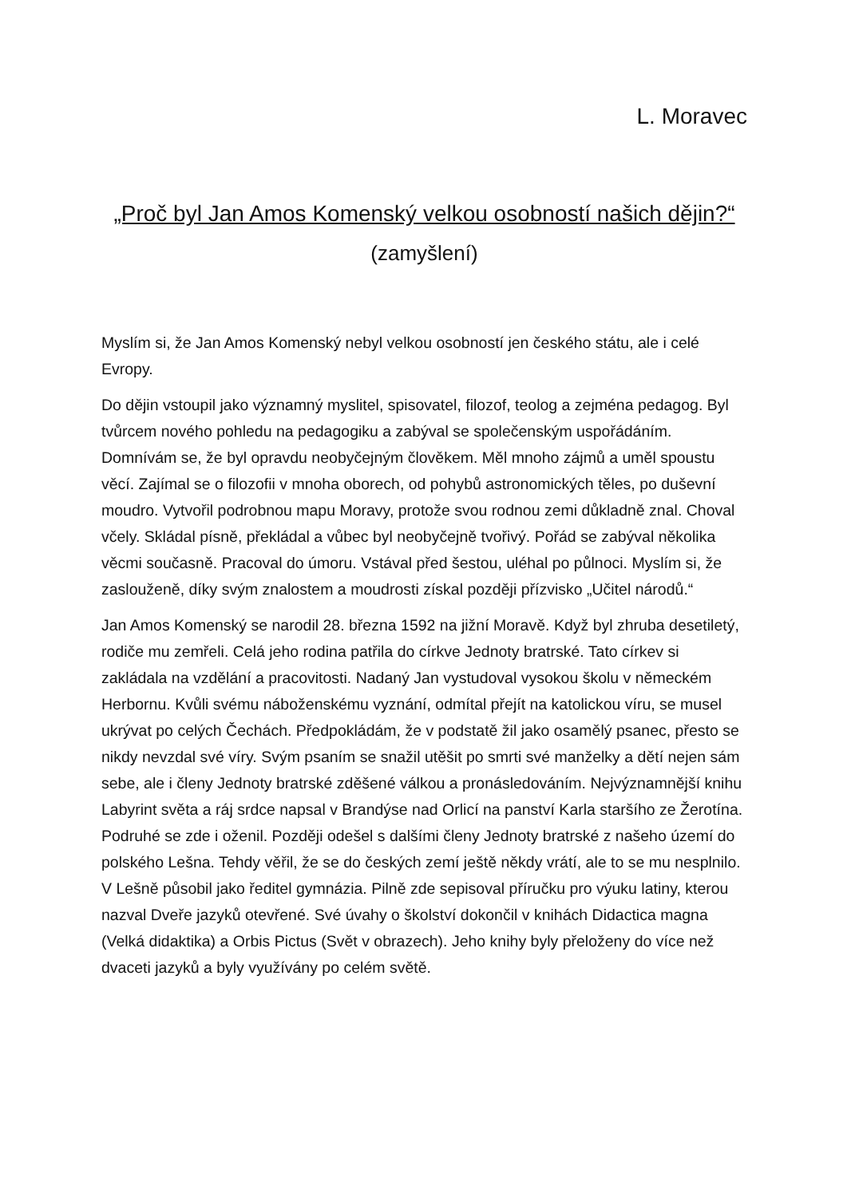L. Moravec
„Proč byl Jan Amos Komenský velkou osobností našich dějin?“
(zamyšlení)
Myslím si, že Jan Amos Komenský nebyl velkou osobností jen českého státu, ale i celé Evropy.
Do dějin vstoupil jako významný myslitel, spisovatel, filozof, teolog a zejména pedagog. Byl tvůrcem nového pohledu na pedagogiku a zabýval se společenským uspořádáním. Domnívám se, že byl opravdu neobyčejným člověkem. Měl mnoho zájmů a uměl spoustu věcí. Zajímal se o filozofii v mnoha oborech, od pohybů astronomických těles, po duševní moudro. Vytvořil podrobnou mapu Moravy, protože svou rodnou zemi důkladně znal. Choval včely. Skládal písně, překládal a vůbec byl neobyčejně tvořivý. Pořád se zabýval několika věcmi současně. Pracoval do úmoru. Vstával před šestou, uléhal po půlnoci. Myslím si, že zaslouženě, díky svým znalostem a moudrosti získal později přízvisko „Učitel národů.“
Jan Amos Komenský se narodil 28. března 1592 na jižní Moravě. Když byl zhruba desetiletý, rodiče mu zemřeli. Celá jeho rodina patřila do církve Jednoty bratrské. Tato církev si zakládala na vzdělání a pracovitosti. Nadaný Jan vystudoval vysokou školu v německém Herbornu. Kvůli svému náboženskému vyznání, odmítal přejít na katolickou víru, se musel ukrývat po celých Čechách. Předpokládám, že v podstatě žil jako osamělý psanec, přesto se nikdy nevzdal své víry. Svým psaním se snažil utěšit po smrti své manželky a dětí nejen sám sebe, ale i členy Jednoty bratrské zděšené válkou a pronásledováním. Nejvýznamnější knihu Labyrint světa a ráj srdce napsal v Brandýse nad Orlicí na panství Karla staršího ze Žerotína. Podruhé se zde i oženil. Později odešel s dalšími členy Jednoty bratrské z našeho území do polského Lešna. Tehdy věřil, že se do českých zemí ještě někdy vrátí, ale to se mu nesplnilo. V Lešně působil jako ředitel gymnázia. Pilně zde sepisoval příručku pro výuku latiny, kterou nazval Dveře jazyků otevřené. Své úvahy o školství dokončil v knihách Didactica magna (Velká didaktika) a Orbis Pictus (Svět v obrazech). Jeho knihy byly přeloženy do více než dvaceti jazyků a byly využívány po celém světě.